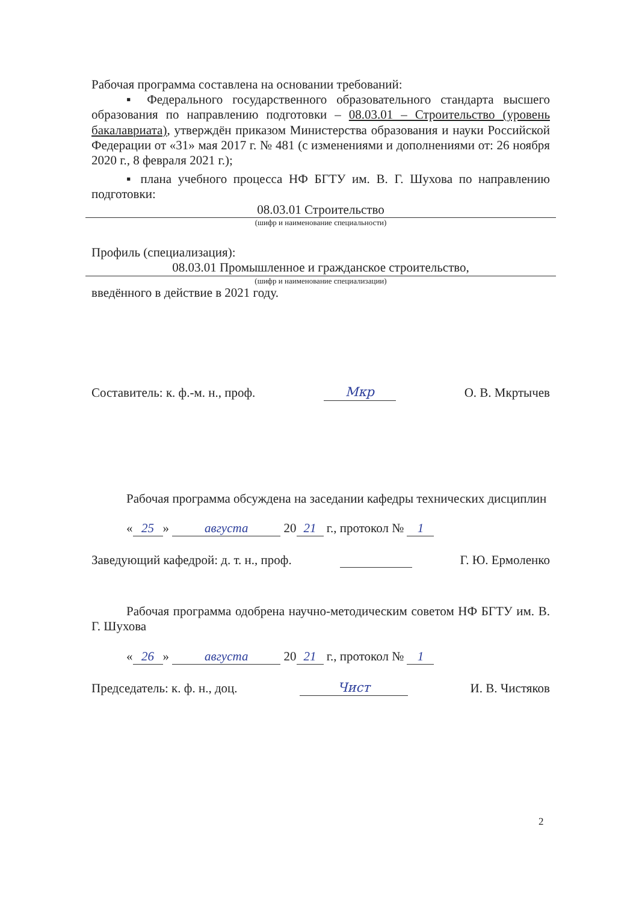Рабочая программа составлена на основании требований:
▪ Федерального государственного образовательного стандарта высшего образования по направлению подготовки – 08.03.01 – Строительство (уровень бакалавриата), утверждён приказом Министерства образования и науки Российской Федерации от «31» мая 2017 г. № 481 (с изменениями и дополнениями от: 26 ноября 2020 г., 8 февраля 2021 г.);
▪ плана учебного процесса НФ БГТУ им. В. Г. Шухова по направлению подготовки:
08.03.01 Строительство
(шифр и наименование специальности)
Профиль (специализация):
08.03.01 Промышленное и гражданское строительство,
(шифр и наименование специализации)
введённого в действие в 2021 году.
Составитель: к. ф.-м. н., проф. Мкр О. В. Мкртычев
Рабочая программа обсуждена на заседании кафедры технических дисциплин
« 25 » августа 20 21 г., протокол № 1
Заведующий кафедрой: д. т. н., проф. Г. Ю. Ермоленко
Рабочая программа одобрена научно-методическим советом НФ БГТУ им. В. Г. Шухова
« 26 » августа 20 21 г., протокол № 1
Председатель: к. ф. н., доц. Чист И. В. Чистяков
2